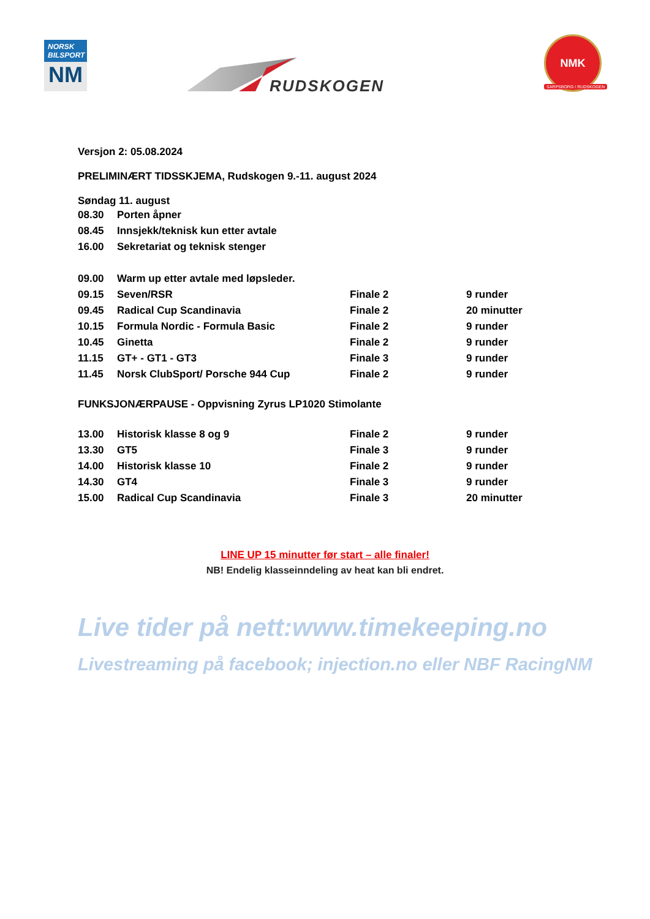NORSK
BILSPORT
NM
RUDSKOGEN
NMK
SARPSBORG / RUDSKOGEN
Versjon 2: 05.08.2024
PRELIMINÆRT TIDSSKJEMA, Rudskogen 9.-11. august 2024
Søndag 11. august
| 08.30 | Porten åpner |
| 08.45 | Innsjekk/teknisk kun etter avtale |
| 16.00 | Sekretariat og teknisk stenger |
| 09.00 | Warm up etter avtale med løpsleder. | | |
| 09.15 | Seven/RSR | Finale 2 | 9 runder |
| 09.45 | Radical Cup Scandinavia | Finale 2 | 20 minutter |
| 10.15 | Formula Nordic - Formula Basic | Finale 2 | 9 runder |
| 10.45 | Ginetta | Finale 2 | 9 runder |
| 11.15 | GT+ - GT1 - GT3 | Finale 3 | 9 runder |
| 11.45 | Norsk ClubSport/ Porsche 944 Cup | Finale 2 | 9 runder |
FUNKSJONÆRPAUSE - Oppvisning Zyrus LP1020 Stimolante
| 13.00 | Historisk klasse 8 og 9 | Finale 2 | 9 runder |
| 13.30 | GT5 | Finale 3 | 9 runder |
| 14.00 | Historisk klasse 10 | Finale 2 | 9 runder |
| 14.30 | GT4 | Finale 3 | 9 runder |
| 15.00 | Radical Cup Scandinavia | Finale 3 | 20 minutter |
LINE UP 15 minutter før start – alle finaler!
NB! Endelig klasseinndeling av heat kan bli endret.
Live tider på nett:www.timekeeping.no
Livestreaming på facebook; injection.no eller NBF RacingNM